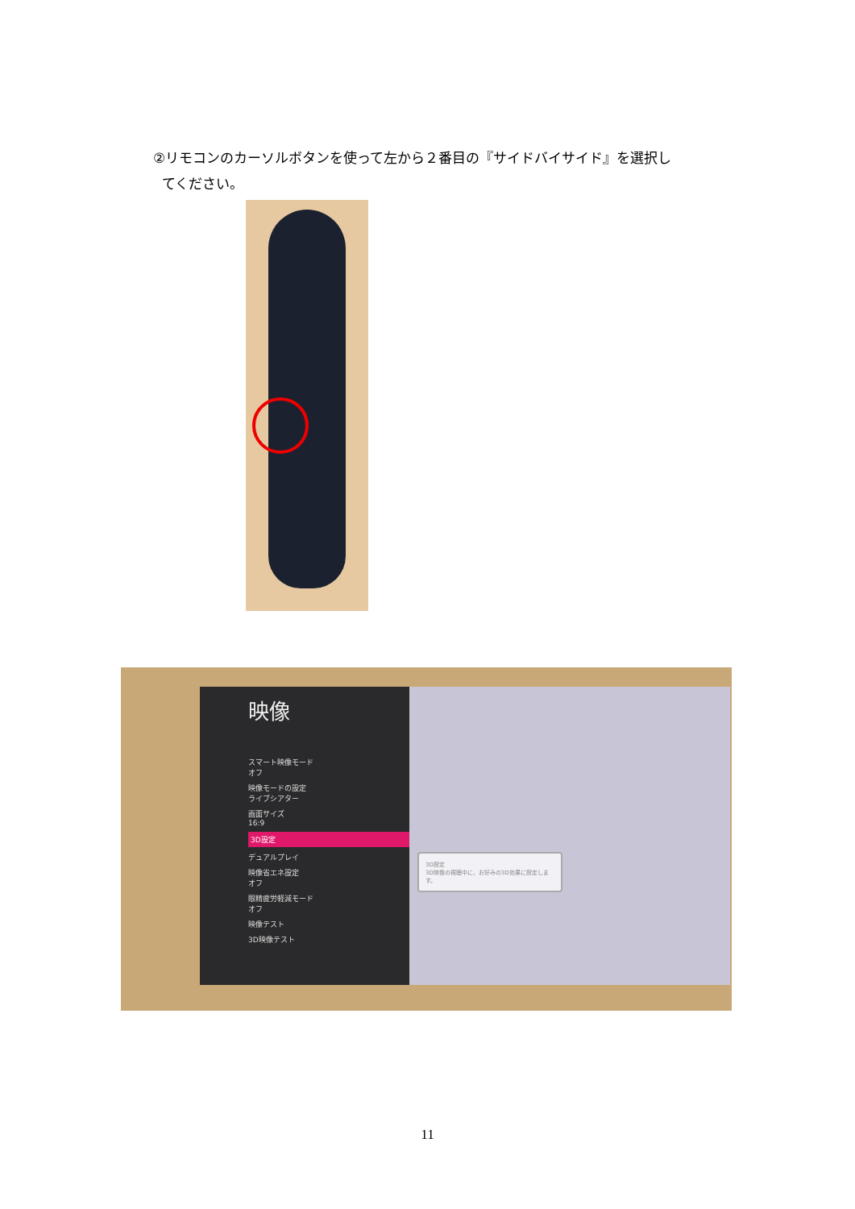②リモコンのカーソルボタンを使って左から２番目の『サイドバイサイド』を選択し
てください。
映像
スマート映像モード
オフ
映像モードの設定
ライブシアター
画面サイズ
16:9
3D設定
デュアルプレイ
映像省エネ設定
オフ
眼精疲労軽減モード
オフ
映像テスト
3D映像テスト
3D設定
3D映像の視聴中に、お好みの3D効果に設定します。
11